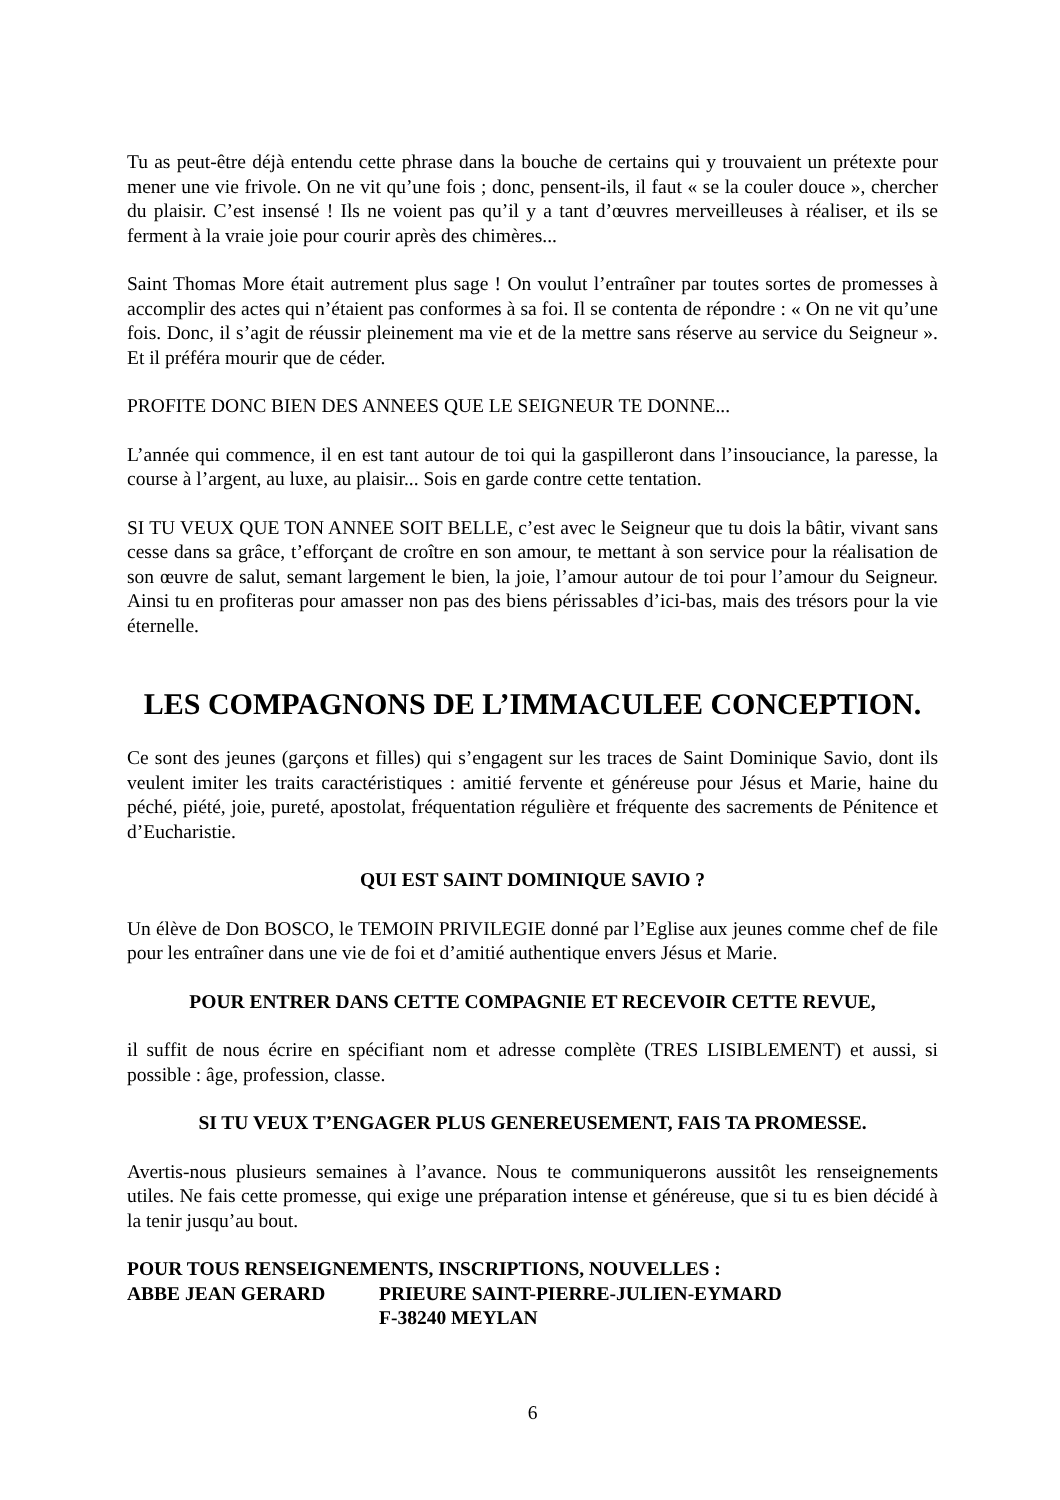Tu as peut-être déjà entendu cette phrase dans la bouche de certains qui y trouvaient un prétexte pour mener une vie frivole. On ne vit qu’une fois ; donc, pensent-ils, il faut « se la couler douce », chercher du plaisir. C’est insensé ! Ils ne voient pas qu’il y a tant d’œuvres merveilleuses à réaliser, et ils se ferment à la vraie joie pour courir après des chimères...
Saint Thomas More était autrement plus sage ! On voulut l’entraîner par toutes sortes de promesses à accomplir des actes qui n’étaient pas conformes à sa foi. Il se contenta de répondre : « On ne vit qu’une fois. Donc, il s’agit de réussir pleinement ma vie et de la mettre sans réserve au service du Seigneur ». Et il préféra mourir que de céder.
PROFITE DONC BIEN DES ANNEES QUE LE SEIGNEUR TE DONNE...
L’année qui commence, il en est tant autour de toi qui la gaspilleront dans l’insouciance, la paresse, la course à l’argent, au luxe, au plaisir... Sois en garde contre cette tentation.
SI TU VEUX QUE TON ANNEE SOIT BELLE, c’est avec le Seigneur que tu dois la bâtir, vivant sans cesse dans sa grâce, t’efforçant de croître en son amour, te mettant à son service pour la réalisation de son œuvre de salut, semant largement le bien, la joie, l’amour autour de toi pour l’amour du Seigneur. Ainsi tu en profiteras pour amasser non pas des biens périssables d’ici-bas, mais des trésors pour la vie éternelle.
LES COMPAGNONS DE L’IMMACULEE CONCEPTION.
Ce sont des jeunes (garçons et filles) qui s’engagent sur les traces de Saint Dominique Savio, dont ils veulent imiter les traits caractéristiques : amitié fervente et généreuse pour Jésus et Marie, haine du péché, piété, joie, pureté, apostolat, fréquentation régulière et fréquente des sacrements de Pénitence et d’Eucharistie.
QUI EST SAINT DOMINIQUE SAVIO ?
Un élève de Don BOSCO, le TEMOIN PRIVILEGIE donné par l’Eglise aux jeunes comme chef de file pour les entraîner dans une vie de foi et d’amitié authentique envers Jésus et Marie.
POUR ENTRER DANS CETTE COMPAGNIE ET RECEVOIR CETTE REVUE,
il suffit de nous écrire en spécifiant nom et adresse complète (TRES LISIBLEMENT) et aussi, si possible : âge, profession, classe.
SI TU VEUX T’ENGAGER PLUS GENEREUSEMENT, FAIS TA PROMESSE.
Avertis-nous plusieurs semaines à l’avance. Nous te communiquerons aussitôt les renseignements utiles. Ne fais cette promesse, qui exige une préparation intense et généreuse, que si tu es bien décidé à la tenir jusqu’au bout.
POUR TOUS RENSEIGNEMENTS, INSCRIPTIONS, NOUVELLES :
ABBE JEAN GERARD PRIEURE SAINT-PIERRE-JULIEN-EYMARD
F-38240 MEYLAN
6